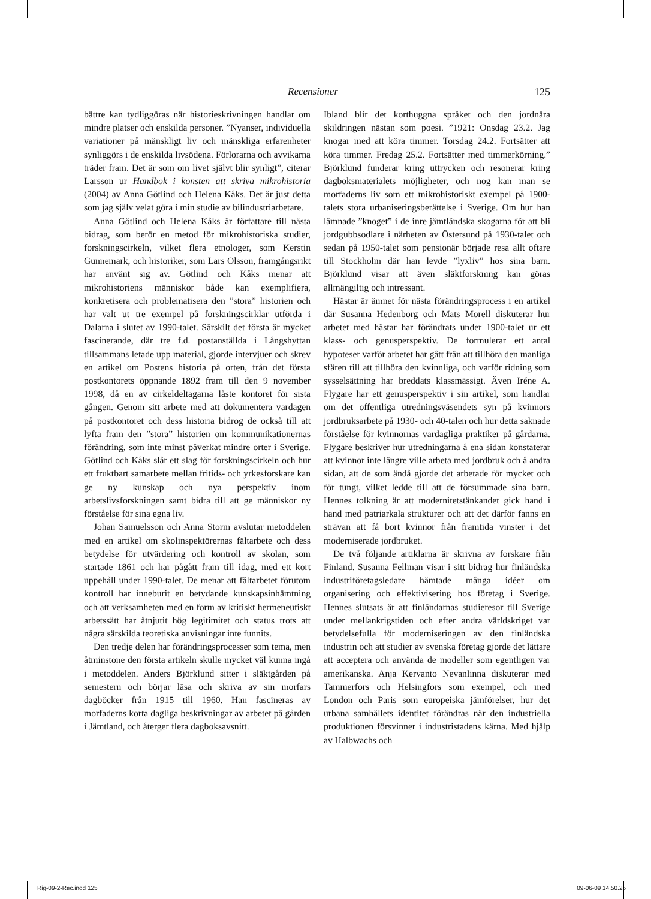Recensioner 125
bättre kan tydliggöras när historieskrivningen handlar om mindre platser och enskilda personer. ”Nyanser, individuella variationer på mänskligt liv och mänskliga erfarenheter synliggörs i de enskilda livsödena. Förlorarna och avvikarna träder fram. Det är som om livet självt blir synligt”, citerar Larsson ur Handbok i konsten att skriva mikrohistoria (2004) av Anna Götlind och Helena Kåks. Det är just detta som jag själv velat göra i min studie av bilindustriarbetare.
Anna Götlind och Helena Kåks är författare till nästa bidrag, som berör en metod för mikrohistoriska studier, forskningscirkeln, vilket flera etnologer, som Kerstin Gunnemark, och historiker, som Lars Olsson, framgångsrikt har använt sig av. Götlind och Kåks menar att mikrohistoriens människor både kan exemplifiera, konkretisera och problematisera den ”stora” historien och har valt ut tre exempel på forskningscirklar utförda i Dalarna i slutet av 1990-talet. Särskilt det första är mycket fascinerande, där tre f.d. postanställda i Långshyttan tillsammans letade upp material, gjorde intervjuer och skrev en artikel om Postens historia på orten, från det första postkontorets öppnande 1892 fram till den 9 november 1998, då en av cirkeldeltagarna låste kontoret för sista gången. Genom sitt arbete med att dokumentera vardagen på postkontoret och dess historia bidrog de också till att lyfta fram den ”stora” historien om kommunikationernas förändring, som inte minst påverkat mindre orter i Sverige. Götlind och Kåks slår ett slag för forskningscirkeln och hur ett fruktbart samarbete mellan fritids- och yrkesforskare kan ge ny kunskap och nya perspektiv inom arbetslivsforskningen samt bidra till att ge människor ny förståelse för sina egna liv.
Johan Samuelsson och Anna Storm avslutar metoddelen med en artikel om skolinspektörernas fältarbete och dess betydelse för utvärdering och kontroll av skolan, som startade 1861 och har pågått fram till idag, med ett kort uppehåll under 1990-talet. De menar att fältarbetet förutom kontroll har inneburit en betydande kunskapsinhämtning och att verksamheten med en form av kritiskt hermeneutiskt arbetssätt har åtnjutit hög legitimitet och status trots att några särskilda teoretiska anvisningar inte funnits.
Den tredje delen har förändringsprocesser som tema, men åtminstone den första artikeln skulle mycket väl kunna ingå i metoddelen. Anders Björklund sitter i släktgården på semestern och börjar läsa och skriva av sin morfars dagböcker från 1915 till 1960. Han fascineras av morfaderns korta dagliga beskrivningar av arbetet på gården i Jämtland, och återger flera dagboksavsnitt.
Ibland blir det korthuggna språket och den jordnära skildringen nästan som poesi. ”1921: Onsdag 23.2. Jag knogar med att köra timmer. Torsdag 24.2. Fortsätter att köra timmer. Fredag 25.2. Fortsätter med timmerkörning.” Björklund funderar kring uttrycken och resonerar kring dagboksmaterialets möjligheter, och nog kan man se morfaderns liv som ett mikrohistoriskt exempel på 1900-talets stora urbaniseringsberättelse i Sverige. Om hur han lämnade ”knoget” i de inre jämtländska skogarna för att bli jordgubbsodlare i närheten av Östersund på 1930-talet och sedan på 1950-talet som pensionär började resa allt oftare till Stockholm där han levde ”lyxliv” hos sina barn. Björklund visar att även släktforskning kan göras allmängiltig och intressant.
Hästar är ämnet för nästa förändringsprocess i en artikel där Susanna Hedenborg och Mats Morell diskuterar hur arbetet med hästar har förändrats under 1900-talet ur ett klass- och genusperspektiv. De formulerar ett antal hypoteser varför arbetet har gått från att tillhöra den manliga sfären till att tillhöra den kvinnliga, och varför ridning som sysselsättning har breddats klassmässigt. Även Iréne A. Flygare har ett genusperspektiv i sin artikel, som handlar om det offentliga utredningsväsendets syn på kvinnors jordbruksarbete på 1930- och 40-talen och hur detta saknade förståelse för kvinnornas vardagliga praktiker på gårdarna. Flygare beskriver hur utredningarna å ena sidan konstaterar att kvinnor inte längre ville arbeta med jordbruk och å andra sidan, att de som ändå gjorde det arbetade för mycket och för tungt, vilket ledde till att de försummade sina barn. Hennes tolkning är att modernitetstänkandet gick hand i hand med patriarkala strukturer och att det därför fanns en strävan att få bort kvinnor från framtida vinster i det moderniserade jordbruket.
De två följande artiklarna är skrivna av forskare från Finland. Susanna Fellman visar i sitt bidrag hur finländska industriföretagsledare hämtade många idéer om organisering och effektivisering hos företag i Sverige. Hennes slutsats är att finländarnas studieresor till Sverige under mellankrigstiden och efter andra världskriget var betydelsefulla för moderniseringen av den finländska industrin och att studier av svenska företag gjorde det lättare att acceptera och använda de modeller som egentligen var amerikanska. Anja Kervanto Nevanlinna diskuterar med Tammerfors och Helsingfors som exempel, och med London och Paris som europeiska jämförelser, hur det urbana samhällets identitet förändras när den industriella produktionen försvinner i industristadens kärna. Med hjälp av Halbwachs och
Rig-09-2-Rec.indd 125 09-06-09 14.50.25